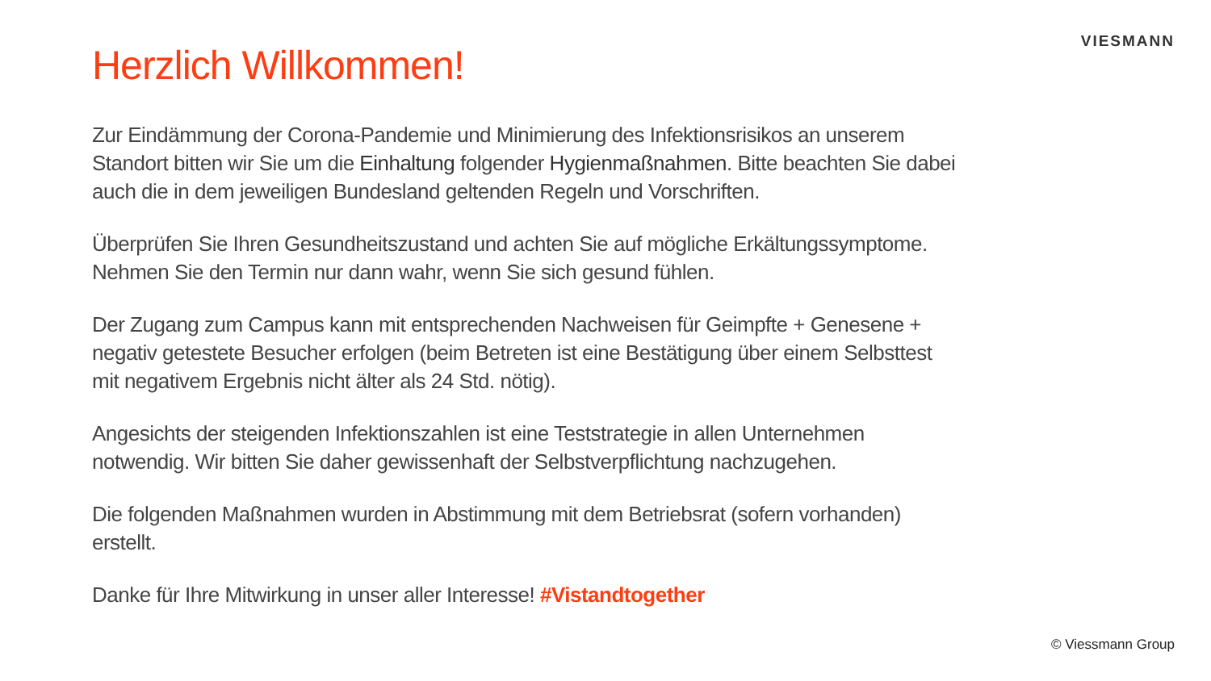VIESMANN
Herzlich Willkommen!
Zur Eindämmung der Corona-Pandemie und Minimierung des Infektionsrisikos an unserem Standort bitten wir Sie um die Einhaltung folgender Hygienmaßnahmen. Bitte beachten Sie dabei auch die in dem jeweiligen Bundesland geltenden Regeln und Vorschriften.
Überprüfen Sie Ihren Gesundheitszustand und achten Sie auf mögliche Erkältungssymptome. Nehmen Sie den Termin nur dann wahr, wenn Sie sich gesund fühlen.
Der Zugang zum Campus kann mit entsprechenden Nachweisen für Geimpfte + Genesene + negativ getestete Besucher erfolgen (beim Betreten ist eine Bestätigung über einem Selbsttest mit negativem Ergebnis nicht älter als 24 Std. nötig).
Angesichts der steigenden Infektionszahlen ist eine Teststrategie in allen Unternehmen notwendig. Wir bitten Sie daher gewissenhaft der Selbstverpflichtung nachzugehen.
Die folgenden Maßnahmen wurden in Abstimmung mit dem Betriebsrat (sofern vorhanden) erstellt.
Danke für Ihre Mitwirkung in unser aller Interesse! #Vistandtogether
© Viessmann Group